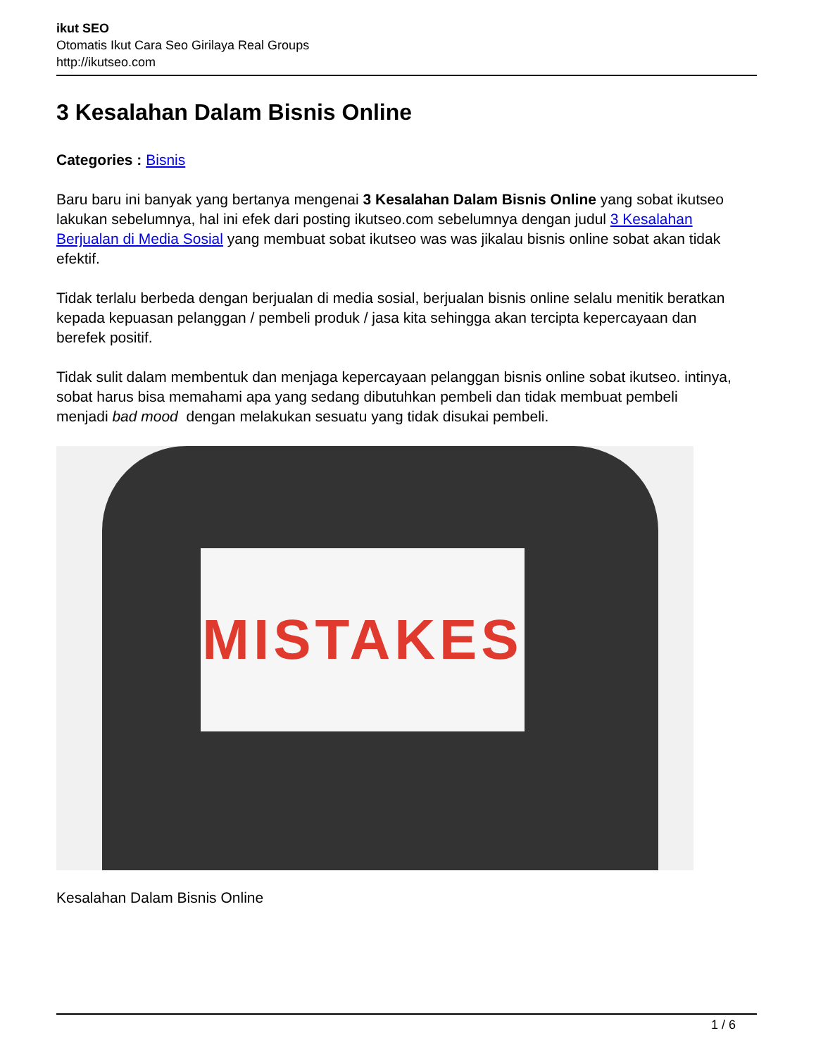ikut SEO
Otomatis Ikut Cara Seo Girilaya Real Groups
http://ikutseo.com
3 Kesalahan Dalam Bisnis Online
Categories : Bisnis
Baru baru ini banyak yang bertanya mengenai 3 Kesalahan Dalam Bisnis Online yang sobat ikutseo lakukan sebelumnya, hal ini efek dari posting ikutseo.com sebelumnya dengan judul 3 Kesalahan Berjualan di Media Sosial yang membuat sobat ikutseo was was jikalau bisnis online sobat akan tidak efektif.
Tidak terlalu berbeda dengan berjualan di media sosial, berjualan bisnis online selalu menitik beratkan kepada kepuasan pelanggan / pembeli produk / jasa kita sehingga akan tercipta kepercayaan dan berefek positif.
Tidak sulit dalam membentuk dan menjaga kepercayaan pelanggan bisnis online sobat ikutseo. intinya, sobat harus bisa memahami apa yang sedang dibutuhkan pembeli dan tidak membuat pembeli menjadi bad mood dengan melakukan sesuatu yang tidak disukai pembeli.
MISTAKES
Kesalahan Dalam Bisnis Online
1 / 6